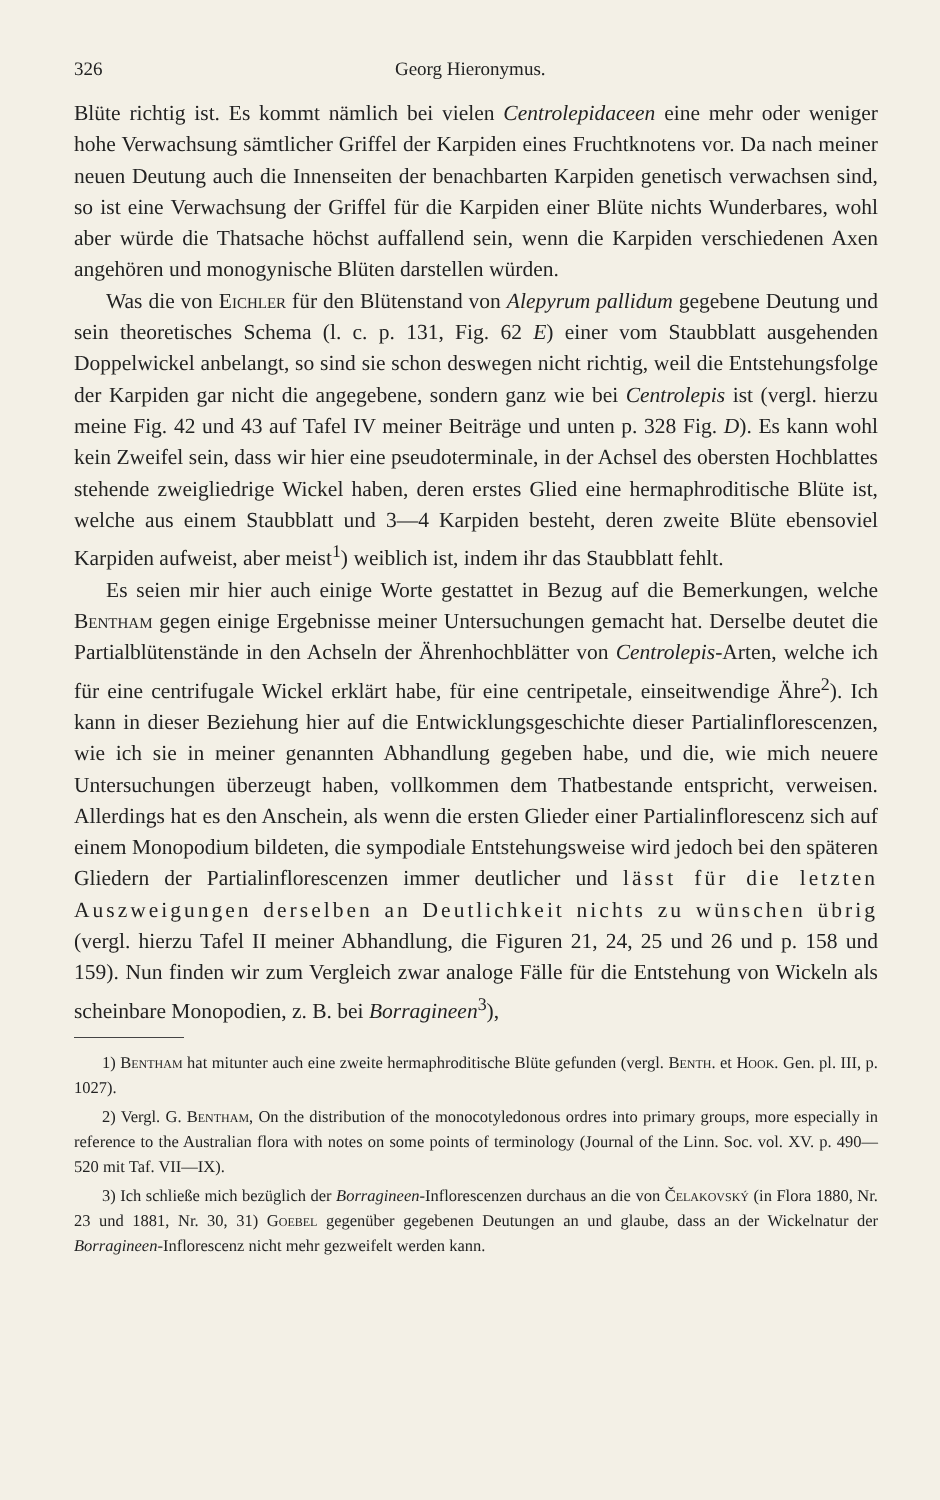326 Georg Hieronymus.
Blüte richtig ist. Es kommt nämlich bei vielen Centrolepidaceen eine mehr oder weniger hohe Verwachsung sämtlicher Griffel der Karpiden eines Fruchtknotens vor. Da nach meiner neuen Deutung auch die Innenseiten der benachbarten Karpiden genetisch verwachsen sind, so ist eine Verwachsung der Griffel für die Karpiden einer Blüte nichts Wunderbares, wohl aber würde die Thatsache höchst auffallend sein, wenn die Karpiden verschiedenen Axen angehören und monogynische Blüten darstellen würden.
Was die von Eichler für den Blütenstand von Alepyrum pallidum gegebene Deutung und sein theoretisches Schema (l. c. p. 131, Fig. 62 E) einer vom Staubblatt ausgehenden Doppelwickel anbelangt, so sind sie schon deswegen nicht richtig, weil die Entstehungsfolge der Karpiden gar nicht die angegebene, sondern ganz wie bei Centrolepis ist (vergl. hierzu meine Fig. 42 und 43 auf Tafel IV meiner Beiträge und unten p. 328 Fig. D). Es kann wohl kein Zweifel sein, dass wir hier eine pseudoterminale, in der Achsel des obersten Hochblattes stehende zweigliedrige Wickel haben, deren erstes Glied eine hermaphroditische Blüte ist, welche aus einem Staubblatt und 3—4 Karpiden besteht, deren zweite Blüte ebensoviel Karpiden aufweist, aber meist<sup>1</sup>) weiblich ist, indem ihr das Staubblatt fehlt.
Es seien mir hier auch einige Worte gestattet in Bezug auf die Bemerkungen, welche Bentham gegen einige Ergebnisse meiner Untersuchungen gemacht hat. Derselbe deutet die Partialblütenstände in den Achseln der Ährenhochblätter von Centrolepis-Arten, welche ich für eine centrifugale Wickel erklärt habe, für eine centripetale, einseitwendige Ähre<sup>2</sup>). Ich kann in dieser Beziehung hier auf die Entwicklungsgeschichte dieser Partialinflorescenzen, wie ich sie in meiner genannten Abhandlung gegeben habe, und die, wie mich neuere Untersuchungen überzeugt haben, vollkommen dem Thatbestande entspricht, verweisen. Allerdings hat es den Anschein, als wenn die ersten Glieder einer Partialinflorescenz sich auf einem Monopodium bildeten, die sympodiale Entstehungsweise wird jedoch bei den späteren Gliedern der Partialinflorescenzen immer deutlicher und lässt für die letzten Auszweigungen derselben an Deutlichkeit nichts zu wünschen übrig (vergl. hierzu Tafel II meiner Abhandlung, die Figuren 21, 24, 25 und 26 und p. 158 und 159). Nun finden wir zum Vergleich zwar analoge Fälle für die Entstehung von Wickeln als scheinbare Monopodien, z. B. bei Borragineen<sup>3</sup>),
1) Bentham hat mitunter auch eine zweite hermaphroditische Blüte gefunden (vergl. Benth. et Hook. Gen. pl. III, p. 1027).
2) Vergl. G. Bentham, On the distribution of the monocotyledonous ordres into primary groups, more especially in reference to the Australian flora with notes on some points of terminology (Journal of the Linn. Soc. vol. XV. p. 490—520 mit Taf. VII—IX).
3) Ich schließe mich bezüglich der Borragineen-Inflorescenzen durchaus an die von Čelakovský (in Flora 1880, Nr. 23 und 1881, Nr. 30, 31) Goebel gegenüber gegebenen Deutungen an und glaube, dass an der Wickelnatur der Borragineen-Inflorescenz nicht mehr gezweifelt werden kann.